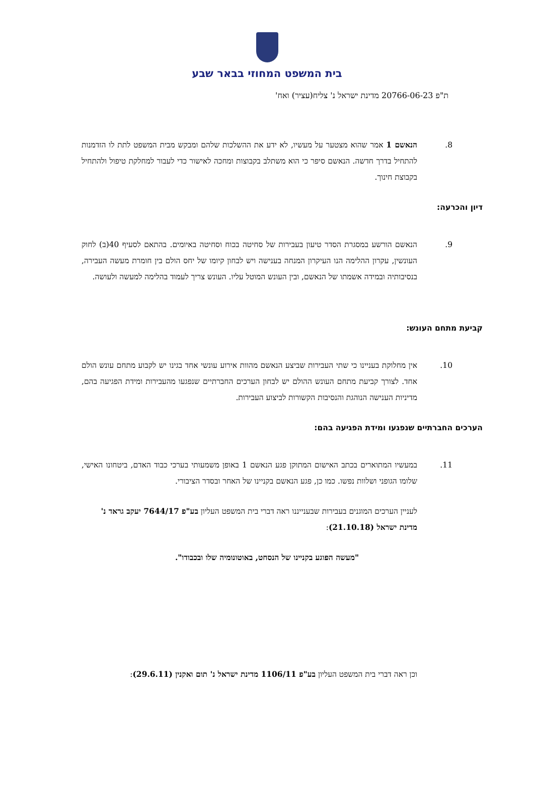בית המשפט המחוזי בבאר שבע
ת"פ 20766-06-23 מדינת ישראל נ' צליח(עציר) ואח'
8. הנאשם 1 אמר שהוא מצטער על מעשיו, לא ידע את ההשלכות שלהם ומבקש מבית המשפט לתת לו הזדמנות להתחיל בדרך חדשה. הנאשם סיפר כי הוא משתלב בקבוצות ומחכה לאישור כדי לעבור למחלקת טיפול ולהתחיל בקבוצת חינוך.
דיון והכרעה:
9. הנאשם הורשע במסגרת הסדר טיעון בעבירות של סחיטה בכוח וסחיטה באיומים. בהתאם לסעיף 40(ב) לחוק העונשין, עקרון ההלימה הנו העיקרון המנחה בענישה ויש לבחון קיומו של יחס הולם בין חומרת מעשה העבירה, בנסיבותיה ובמידה אשמתו של הנאשם, ובין העונש המוטל עליו. העונש צריך לעמוד בהלימה למעשה ולעושה.
קביעת מתחם העונש:
10. אין מחלוקת בעניינו כי שתי העבירות שביצע הנאשם מהוות אירוע עונשי אחד בגינו יש לקבוע מתחם עונש הולם אחד. לצורך קביעת מתחם העונש ההולם יש לבחון הערכים החברתיים שנפגעו מהעבירות ומידת הפגיעה בהם, מדיניות הענישה הנוהגת והנסיבות הקשורות לביצוע העבירות.
הערכים החברתיים שנפגעו ומידת הפגיעה בהם:
11. במעשיו המתוארים בכתב האישום המתוקן פגע הנאשם 1 באופן משמעותי בערכי כבוד האדם, ביטחונו האישי, שלומו הגופני ושלוות נפשו. כמו כן, פגע הנאשם בקניינו של האחר ובסדר הציבורי.
לעניין הערכים המוגנים בעבירות שבענייננו ראה דברי בית המשפט העליון בע"פ 7644/17 יעקב גראד נ' מדינת ישראל (21.10.18):
"מעשה הפוגע בקניינו של הנסחט, באוטונומיה שלו ובכבודו".
וכן ראה דברי בית המשפט העליון בע"פ 1106/11 מדינת ישראל נ' תום ואקנין (29.6.11):